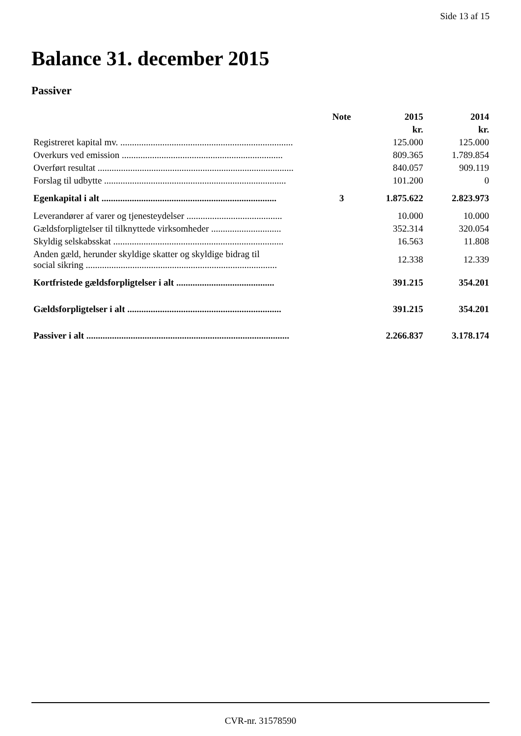Side 13 af 15
Balance 31. december 2015
Passiver
| | Note | 2015 | 2014 |
| --- | --- | --- | --- |
| | | kr. | kr. |
| Registreret kapital mv. .......................................................................... | | 125.000 | 125.000 |
| Overkurs ved emission ..................................................................... | | 809.365 | 1.789.854 |
| Overført resultat .................................................................................... | | 840.057 | 909.119 |
| Forslag til udbytte .............................................................................. | | 101.200 | 0 |
| Egenkapital i alt ........................................................................... | 3 | 1.875.622 | 2.823.973 |
| Leverandører af varer og tjenesteydelser ......................................... | | 10.000 | 10.000 |
| Gældsforpligtelser til tilknyttede virksomheder .............................. | | 352.314 | 320.054 |
| Skyldig selskabsskat ......................................................................... | | 16.563 | 11.808 |
| Anden gæld, herunder skyldige skatter og skyldige bidrag til social sikring .................................................................................. | | 12.338 | 12.339 |
| Kortfristede gældsforpligtelser i alt .......................................... | | 391.215 | 354.201 |
| Gældsforpligtelser i alt .................................................................. | | 391.215 | 354.201 |
| Passiver i alt ....................................................................................... | | 2.266.837 | 3.178.174 |
CVR-nr. 31578590